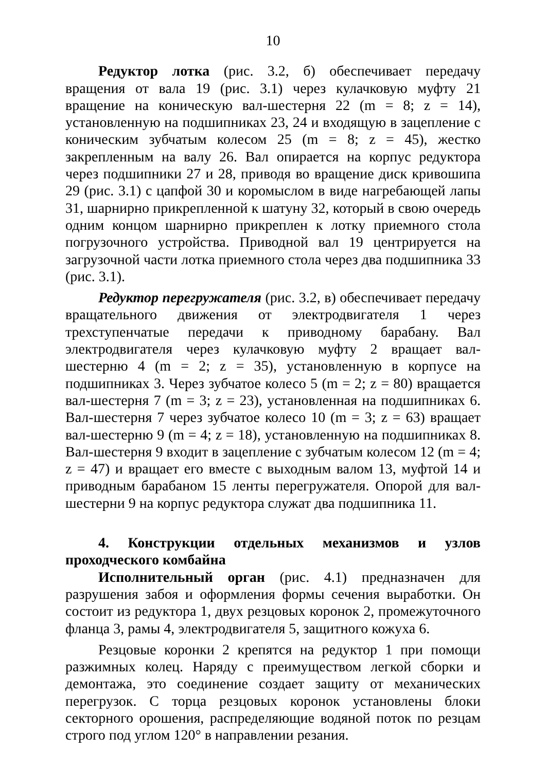10
Редуктор лотка (рис. 3.2, б) обеспечивает передачу вращения от вала 19 (рис. 3.1) через кулачковую муфту 21 вращение на коническую вал-шестерня 22 (m = 8; z = 14), установленную на подшипниках 23, 24 и входящую в зацепление с коническим зубчатым колесом 25 (m = 8; z = 45), жестко закрепленным на валу 26. Вал опирается на корпус редуктора через подшипники 27 и 28, приводя во вращение диск кривошипа 29 (рис. 3.1) с цапфой 30 и коромыслом в виде нагребающей лапы 31, шарнирно прикрепленной к шатуну 32, который в свою очередь одним концом шарнирно прикреплен к лотку приемного стола погрузочного устройства. Приводной вал 19 центрируется на загрузочной части лотка приемного стола через два подшипника 33 (рис. 3.1).
Редуктор перегружателя (рис. 3.2, в) обеспечивает передачу вращательного движения от электродвигателя 1 через трехступенчатые передачи к приводному барабану. Вал электродвигателя через кулачковую муфту 2 вращает вал-шестерню 4 (m = 2; z = 35), установленную в корпусе на подшипниках 3. Через зубчатое колесо 5 (m = 2; z = 80) вращается вал-шестерня 7 (m = 3; z = 23), установленная на подшипниках 6. Вал-шестерня 7 через зубчатое колесо 10 (m = 3; z = 63) вращает вал-шестерню 9 (m = 4; z = 18), установленную на подшипниках 8. Вал-шестерня 9 входит в зацепление с зубчатым колесом 12 (m = 4; z = 47) и вращает его вместе с выходным валом 13, муфтой 14 и приводным барабаном 15 ленты перегружателя. Опорой для вал-шестерни 9 на корпус редуктора служат два подшипника 11.
4. Конструкции отдельных механизмов и узлов проходческого комбайна
Исполнительный орган (рис. 4.1) предназначен для разрушения забоя и оформления формы сечения выработки. Он состоит из редуктора 1, двух резцовых коронок 2, промежуточного фланца 3, рамы 4, электродвигателя 5, защитного кожуха 6.
Резцовые коронки 2 крепятся на редуктор 1 при помощи разжимных колец. Наряду с преимуществом легкой сборки и демонтажа, это соединение создает защиту от механических перегрузок. С торца резцовых коронок установлены блоки секторного орошения, распределяющие водяной поток по резцам строго под углом 120° в направлении резания.